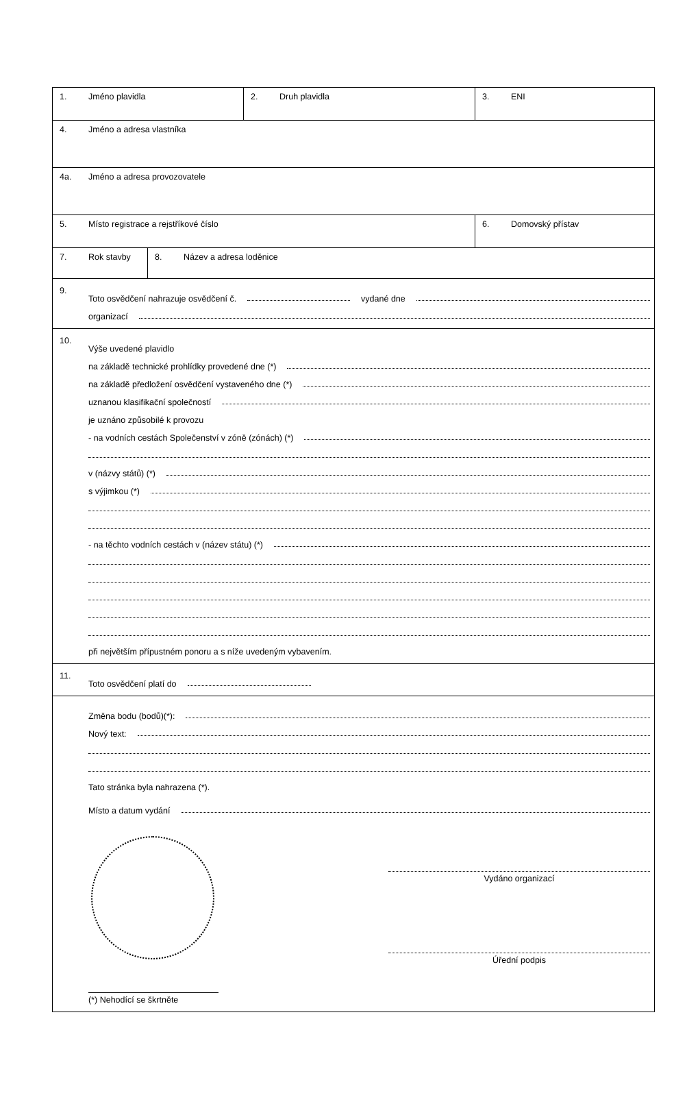1. Jméno plavidla 2. Druh plavidla 3. ENI
4. Jméno a adresa vlastníka
4a. Jméno a adresa provozovatele
5. Místo registrace a rejstříkové číslo 6. Domovský přístav
7. Rok stavby 8. Název a adresa loděnice
9.
Toto osvědčení nahrazuje osvědčení č.
vydané dne
organizací
10.
Výše uvedené plavidlo
na základě technické prohlídky provedené dne (*)
na základě předložení osvědčení vystaveného dne (*)
uznanou klasifikační společností
je uznáno způsobilé k provozu
- na vodních cestách Společenství v zóně (zónách) (*)
v (názvy států) (*)
s výjimkou (*)
- na těchto vodních cestách v (název státu) (*)
při největším přípustném ponoru a s níže uvedeným vybavením.
11.
Toto osvědčení platí do
Změna bodu (bodů)(*):
Nový text:
Tato stránka byla nahrazena (*).
Místo a datum vydání
Vydáno organizací
Úřední podpis
(*) Nehodící se škrtněte